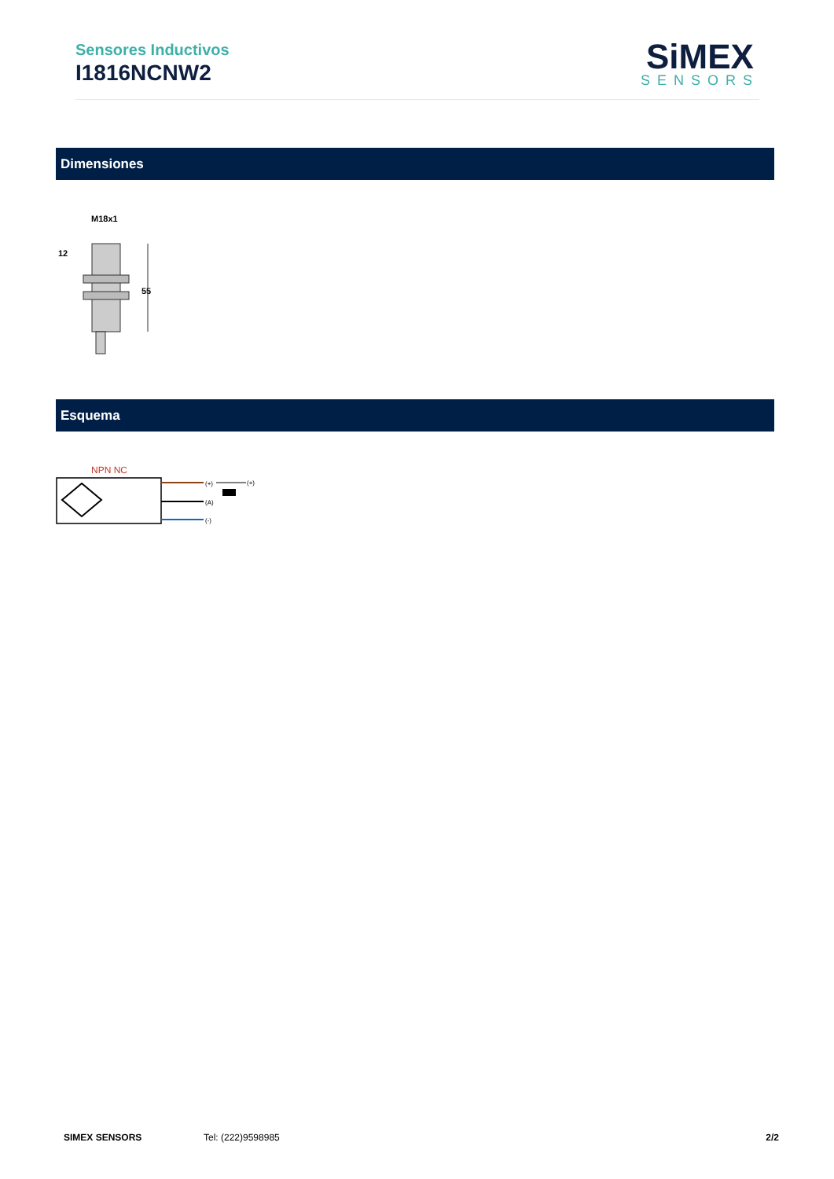Sensores Inductivos
I1816NCNW2
SiMEX
SENSORS
Dimensiones
M18x1
12
55
Esquema
NPN NC
(+)
(A)
(-)
(+)
SIMEX SENSORS Tel: (222)9598985 2/2